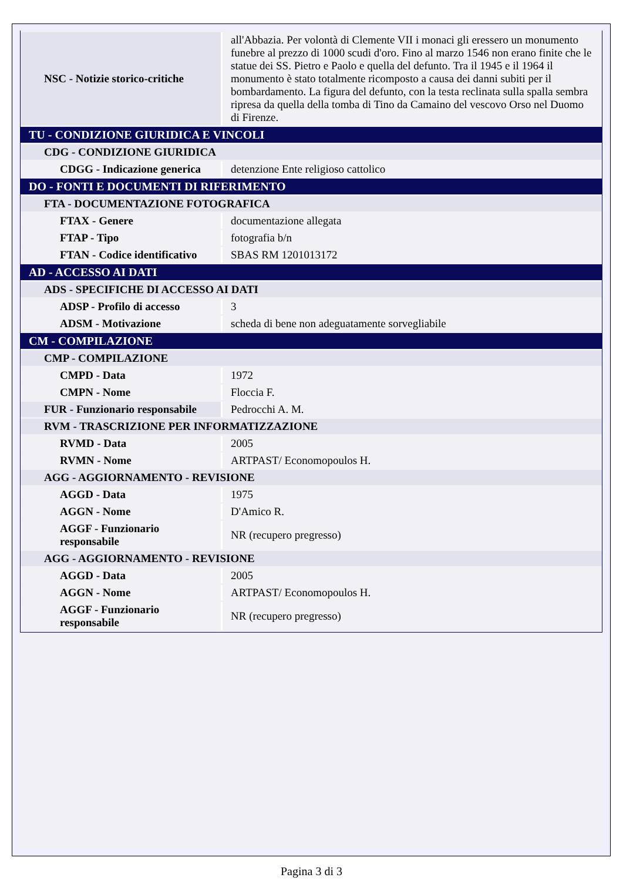| NSC - Notizie storico-critiche | all'Abbazia. Per volontà di Clemente VII i monaci gli eressero un monumento funebre al prezzo di 1000 scudi d'oro. Fino al marzo 1546 non erano finite che le statue dei SS. Pietro e Paolo e quella del defunto. Tra il 1945 e il 1964 il monumento è stato totalmente ricomposto a causa dei danni subiti per il bombardamento. La figura del defunto, con la testa reclinata sulla spalla sembra ripresa da quella della tomba di Tino da Camaino del vescovo Orso nel Duomo di Firenze. |
| TU - CONDIZIONE GIURIDICA E VINCOLI | |
| CDG - CONDIZIONE GIURIDICA | |
| CDGG - Indicazione generica | detenzione Ente religioso cattolico |
| DO - FONTI E DOCUMENTI DI RIFERIMENTO | |
| FTA - DOCUMENTAZIONE FOTOGRAFICA | |
| FTAX - Genere | documentazione allegata |
| FTAP - Tipo | fotografia b/n |
| FTAN - Codice identificativo | SBAS RM 1201013172 |
| AD - ACCESSO AI DATI | |
| ADS - SPECIFICHE DI ACCESSO AI DATI | |
| ADSP - Profilo di accesso | 3 |
| ADSM - Motivazione | scheda di bene non adeguatamente sorvegliabile |
| CM - COMPILAZIONE | |
| CMP - COMPILAZIONE | |
| CMPD - Data | 1972 |
| CMPN - Nome | Floccia F. |
| FUR - Funzionario responsabile | Pedrocchi A. M. |
| RVM - TRASCRIZIONE PER INFORMATIZZAZIONE | |
| RVMD - Data | 2005 |
| RVMN - Nome | ARTPAST/ Economopoulos H. |
| AGG - AGGIORNAMENTO - REVISIONE | |
| AGGD - Data | 1975 |
| AGGN - Nome | D'Amico R. |
| AGGF - Funzionario responsabile | NR (recupero pregresso) |
| AGG - AGGIORNAMENTO - REVISIONE | |
| AGGD - Data | 2005 |
| AGGN - Nome | ARTPAST/ Economopoulos H. |
| AGGF - Funzionario responsabile | NR (recupero pregresso) |
Pagina 3 di 3